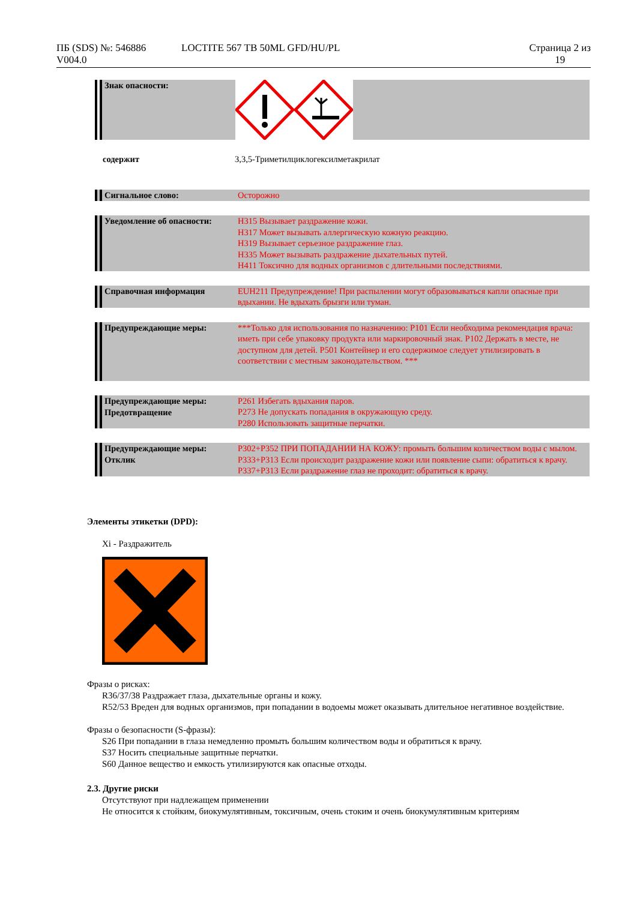ПБ (SDS) №: 546886
V004.0
LOCTITE 567 TB 50ML GFD/HU/PL Страница 2 из
19
Знак опасности:
содержит 3,3,5-Триметилциклогексилметакрилат
Сигнальное слово:
Осторожно
Уведомление об опасности:
H315 Вызывает раздражение кожи.
H317 Может вызывать аллергическую кожную реакцию.
H319 Вызывает серьезное раздражение глаз.
H335 Может вызывать раздражение дыхательных путей.
H411 Токсично для водных организмов с длительными последствиями.
Справочная информация
EUH211 Предупреждение! При распылении могут образовываться капли опасные при вдыхании. Не вдыхать брызги или туман.
Предупреждающие меры:
***Только для использования по назначению: P101 Если необходима рекомендация врача: иметь при себе упаковку продукта или маркировочный знак. P102 Держать в месте, не доступном для детей. P501 Контейнер и его содержимое следует утилизировать в соответствии с местным законодательством. ***
Предупреждающие меры:
Предотвращение
P261 Избегать вдыхания паров.
P273 Не допускать попадания в окружающую среду.
P280 Использовать защитные перчатки.
Предупреждающие меры:
Отклик
P302+P352 ПРИ ПОПАДАНИИ НА КОЖУ: промыть большим количеством воды с мылом.
P333+P313 Если происходит раздражение кожи или появление сыпи: обратиться к врачу.
P337+P313 Если раздражение глаз не проходит: обратиться к врачу.
Элементы этикетки (DPD):
Xi - Раздражитель
Фразы о рисках:
R36/37/38 Раздражает глаза, дыхательные органы и кожу.
R52/53 Вреден для водных организмов, при попадании в водоемы может оказывать длительное негативное воздействие.
Фразы о безопасности (S-фразы):
S26 При попадании в глаза немедленно промыть большим количеством воды и обратиться к врачу.
S37 Носить специальные защитные перчатки.
S60 Данное вещество и емкость утилизируются как опасные отходы.
2.3. Другие риски
Отсутствуют при надлежащем применении
Не относится к стойким, биокумулятивным, токсичным, очень стоким и очень биокумулятивным критериям